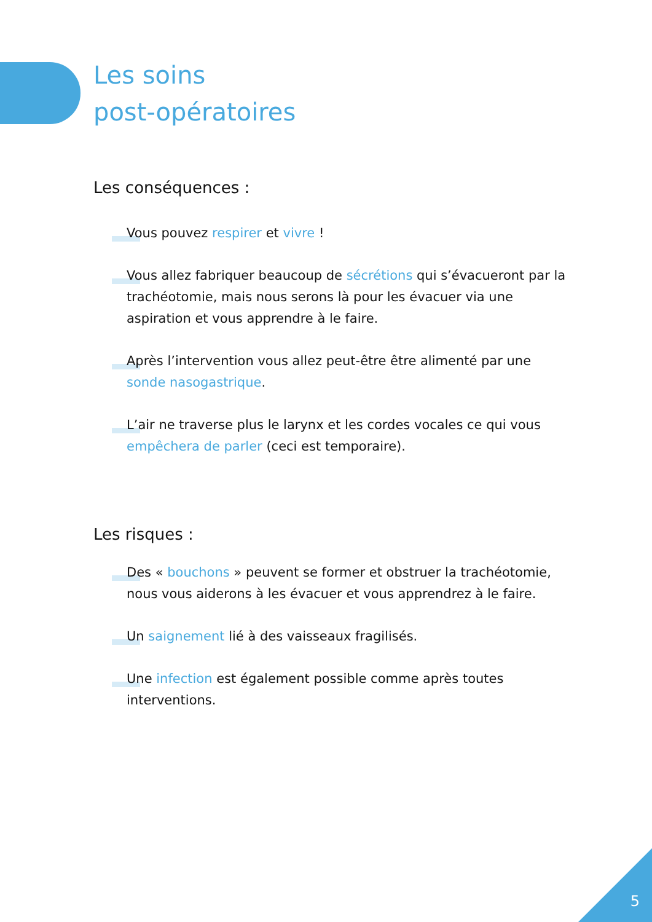Les soins
post-opératoires
Les conséquences :
Vous pouvez respirer et vivre !
Vous allez fabriquer beaucoup de sécrétions qui s’évacueront par la trachéotomie, mais nous serons là pour les évacuer via une aspiration et vous apprendre à le faire.
Après l’intervention vous allez peut-être être alimenté par une sonde nasogastrique.
L’air ne traverse plus le larynx et les cordes vocales ce qui vous empêchera de parler (ceci est temporaire).
Les risques :
Des « bouchons » peuvent se former et obstruer la trachéotomie, nous vous aiderons à les évacuer et vous apprendrez à le faire.
Un saignement lié à des vaisseaux fragilisés.
Une infection est également possible comme après toutes interventions.
5